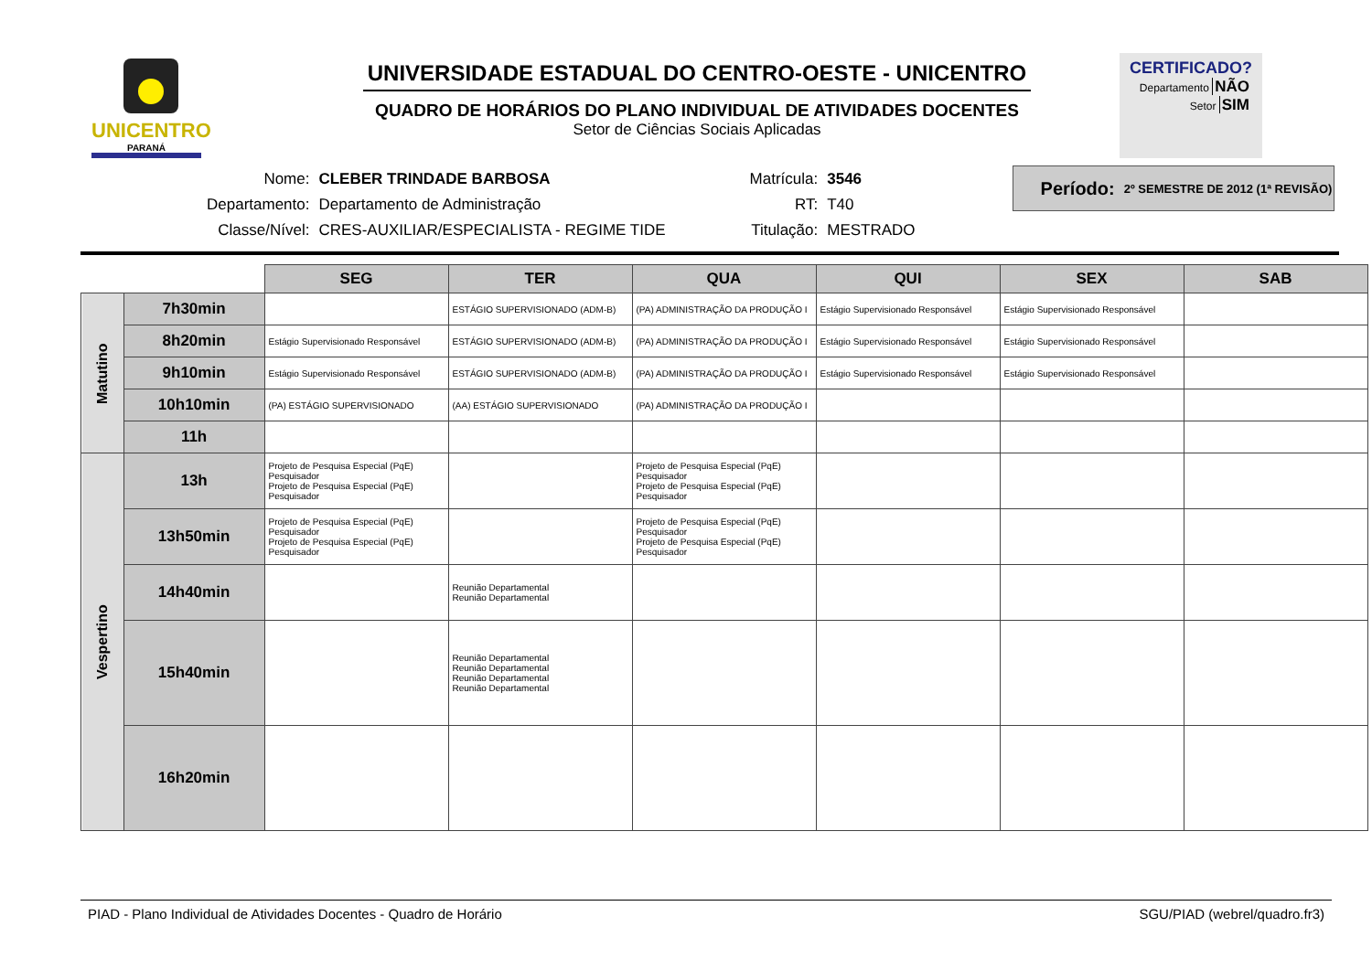UNICENTRO
PARANÁ
UNIVERSIDADE ESTADUAL DO CENTRO-OESTE - UNICENTRO
QUADRO DE HORÁRIOS DO PLANO INDIVIDUAL DE ATIVIDADES DOCENTES
Setor de Ciências Sociais Aplicadas
CERTIFICADO?
Departamento NÃO
Setor SIM
| Nome: | CLEBER TRINDADE BARBOSA |
| Departamento: | Departamento de Administração |
| Classe/Nível: | CRES-AUXILIAR/ESPECIALISTA - REGIME TIDE |
| Matrícula: | 3546 |
| RT: | T40 |
| Titulação: | MESTRADO |
Período: 2º SEMESTRE DE 2012 (1ª REVISÃO)
| | | SEG | TER | QUA | QUI | SEX | SAB |
| Matutino | 7h30min | | ESTÁGIO SUPERVISIONADO (ADM-B) | (PA) ADMINISTRAÇÃO DA PRODUÇÃO I | Estágio Supervisionado Responsável | Estágio Supervisionado Responsável | |
| | 8h20min | Estágio Supervisionado Responsável | ESTÁGIO SUPERVISIONADO (ADM-B) | (PA) ADMINISTRAÇÃO DA PRODUÇÃO I | Estágio Supervisionado Responsável | Estágio Supervisionado Responsável | |
| | 9h10min | Estágio Supervisionado Responsável | ESTÁGIO SUPERVISIONADO (ADM-B) | (PA) ADMINISTRAÇÃO DA PRODUÇÃO I | Estágio Supervisionado Responsável | Estágio Supervisionado Responsável | |
| | 10h10min | (PA) ESTÁGIO SUPERVISIONADO | (AA) ESTÁGIO SUPERVISIONADO | (PA) ADMINISTRAÇÃO DA PRODUÇÃO I | | | |
| | 11h | | | | | | |
| Vespertino | 13h | Projeto de Pesquisa Especial (PqE) Pesquisador Projeto de Pesquisa Especial (PqE) Pesquisador | | Projeto de Pesquisa Especial (PqE) Pesquisador Projeto de Pesquisa Especial (PqE) Pesquisador | | | |
| | 13h50min | Projeto de Pesquisa Especial (PqE) Pesquisador Projeto de Pesquisa Especial (PqE) Pesquisador | | Projeto de Pesquisa Especial (PqE) Pesquisador Projeto de Pesquisa Especial (PqE) Pesquisador | | | |
| | 14h40min | | Reunião Departamental Reunião Departamental | | | | |
| | 15h40min | | Reunião Departamental Reunião Departamental Reunião Departamental Reunião Departamental | | | | |
| | 16h20min | | | | | | |
PIAD - Plano Individual de Atividades Docentes - Quadro de Horário SGU/PIAD (webrel/quadro.fr3)